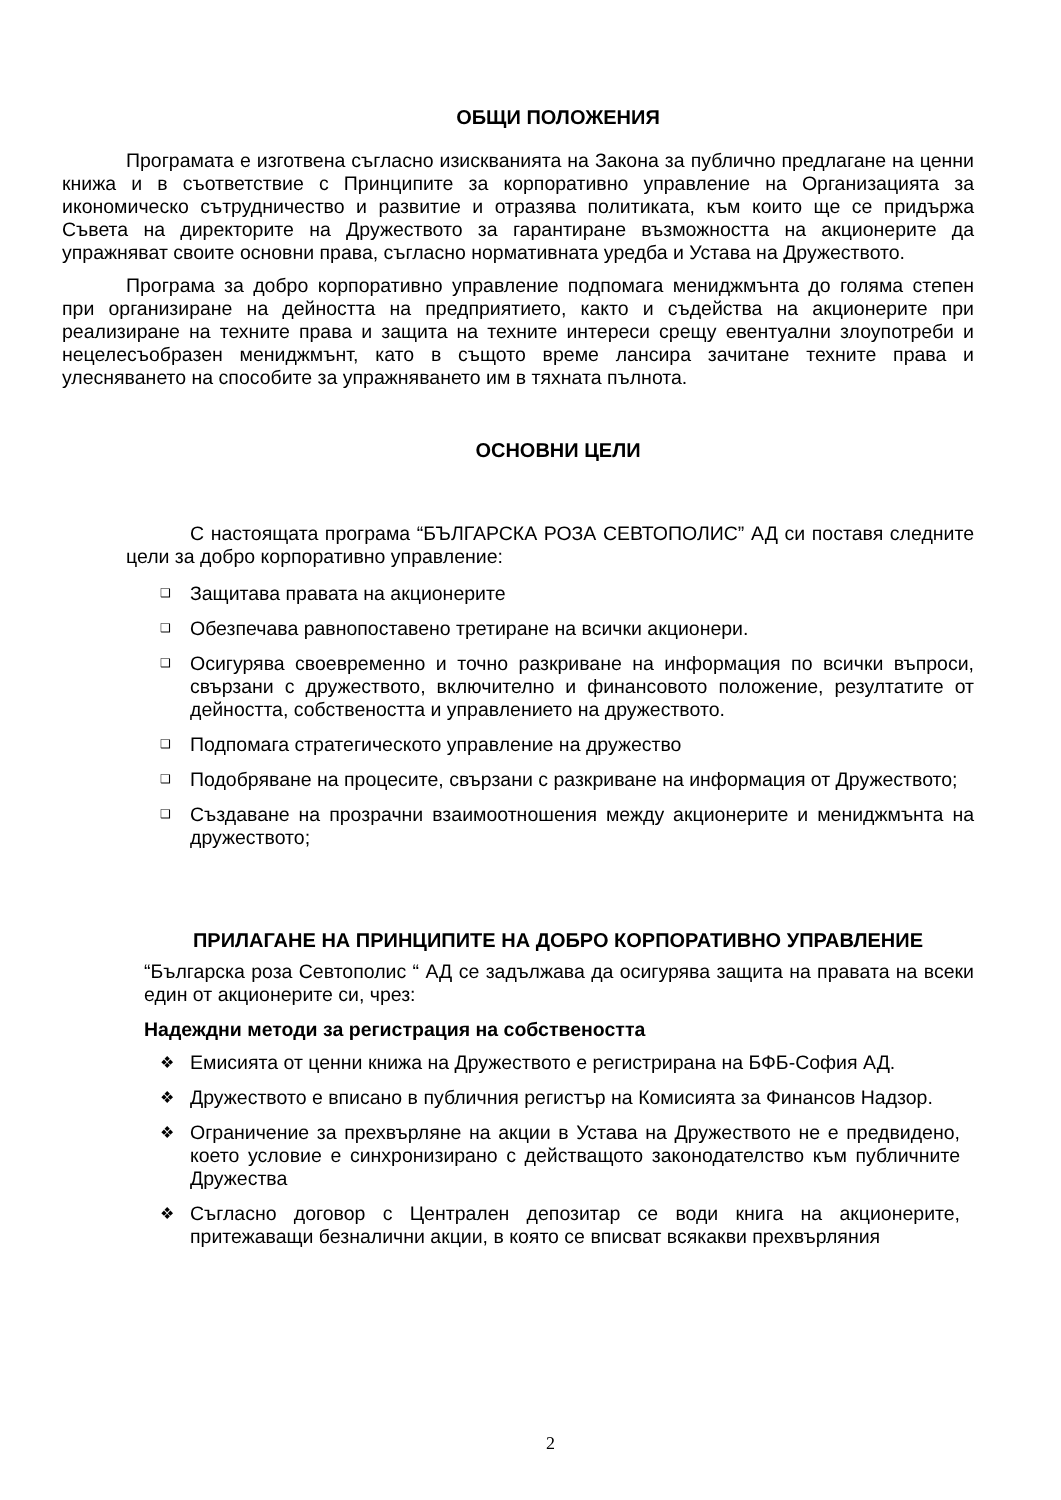ОБЩИ ПОЛОЖЕНИЯ
Програмата е изготвена съгласно изискванията на Закона за публично предлагане на ценни книжа и в съответствие с Принципите за корпоративно управление на Организацията за икономическо сътрудничество и развитие и отразява политиката, към които ще се придържа Съвета на директорите на Дружеството за гарантиране възможността на акционерите да упражняват своите основни права, съгласно нормативната уредба и Устава на Дружеството.
Програма за добро корпоративно управление подпомага мениджмънта до голяма степен при организиране на дейността на предприятието, както и съдейства на акционерите при реализиране на техните права и защита на техните интереси срещу евентуални злоупотреби и нецелесъобразен мениджмънт, като в същото време лансира зачитане техните права и улесняването на способите за упражняването им в тяхната пълнота.
ОСНОВНИ ЦЕЛИ
С настоящата програма “БЪЛГАРСКА РОЗА СЕВТОПОЛИС” АД си поставя следните цели за добро корпоративно управление:
❑ Защитава правата на акционерите
❑ Обезпечава равнопоставено третиране на всички акционери.
❑ Осигурява своевременно и точно разкриване на информация по всички въпроси, свързани с дружеството, включително и финансовото положение, резултатите от дейността, собствеността и управлението на дружеството.
❑ Подпомага стратегическото управление на дружество
❑ Подобряване на процесите, свързани с разкриване на информация от Дружеството;
❑ Създаване на прозрачни взаимоотношения между акционерите и мениджмънта на дружеството;
ПРИЛАГАНЕ НА ПРИНЦИПИТЕ НА ДОБРО КОРПОРАТИВНО УПРАВЛЕНИЕ
“Българска роза Севтополис “ АД се задължава да осигурява защита на правата на всеки един от акционерите си, чрез:
Надеждни методи за регистрация на собствеността
❖ Емисията от ценни книжа на Дружеството е регистрирана на БФБ-София АД.
❖ Дружеството е вписано в публичния регистър на Комисията за Финансов Надзор.
❖ Ограничение за прехвърляне на акции в Устава на Дружеството не е предвидено, което условие е синхронизирано с действащото законодателство към публичните Дружества
❖ Съгласно договор с Централен депозитар се води книга на акционерите, притежаващи безналични акции, в която се вписват всякакви прехвърляния
2